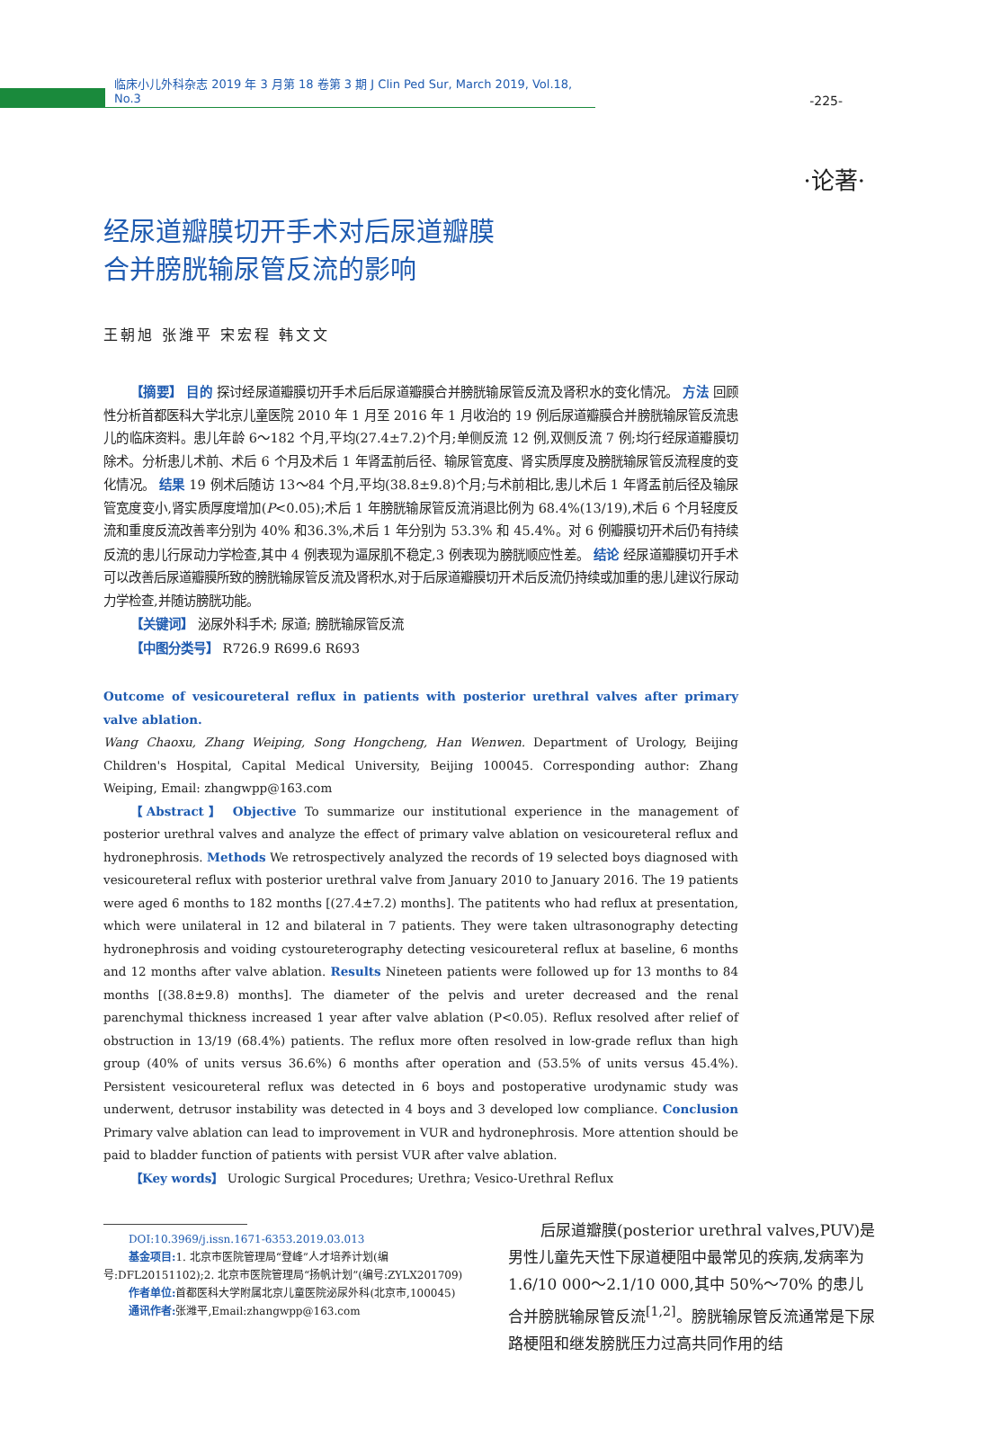临床小儿外科杂志 2019 年 3 月第 18 卷第 3 期 J Clin Ped Sur, March 2019, Vol.18, No.3
-225-
·论著·
经尿道瓣膜切开手术对后尿道瓣膜
合并膀胱输尿管反流的影响
王朝旭 张潍平 宋宏程 韩文文
【摘要】 目的 探讨经尿道瓣膜切开手术后后尿道瓣膜合并膀胱输尿管反流及肾积水的变化情况。 方法 回顾性分析首都医科大学北京儿童医院 2010 年 1 月至 2016 年 1 月收治的 19 例后尿道瓣膜合并膀胱输尿管反流患儿的临床资料。患儿年龄 6～182 个月,平均(27.4±7.2)个月;单侧反流 12 例,双侧反流 7 例;均行经尿道瓣膜切除术。分析患儿术前、术后 6 个月及术后 1 年肾盂前后径、输尿管宽度、肾实质厚度及膀胱输尿管反流程度的变化情况。 结果 19 例术后随访 13～84 个月,平均(38.8±9.8)个月;与术前相比,患儿术后 1 年肾盂前后径及输尿管宽度变小,肾实质厚度增加(P<0.05);术后 1 年膀胱输尿管反流消退比例为 68.4%(13/19),术后 6 个月轻度反流和重度反流改善率分别为 40% 和36.3%,术后 1 年分别为 53.3% 和 45.4%。对 6 例瓣膜切开术后仍有持续反流的患儿行尿动力学检查,其中 4 例表现为逼尿肌不稳定,3 例表现为膀胱顺应性差。 结论 经尿道瓣膜切开手术可以改善后尿道瓣膜所致的膀胱输尿管反流及肾积水,对于后尿道瓣膜切开术后反流仍持续或加重的患儿建议行尿动力学检查,并随访膀胱功能。
【关键词】 泌尿外科手术; 尿道; 膀胱输尿管反流
【中图分类号】 R726.9 R699.6 R693
Outcome of vesicoureteral reflux in patients with posterior urethral valves after primary valve ablation.
Wang Chaoxu, Zhang Weiping, Song Hongcheng, Han Wenwen. Department of Urology, Beijing Children's Hospital, Capital Medical University, Beijing 100045. Corresponding author: Zhang Weiping, Email: zhangwpp@163.com
【Abstract】 Objective To summarize our institutional experience in the management of posterior urethral valves and analyze the effect of primary valve ablation on vesicoureteral reflux and hydronephrosis. Methods We retrospectively analyzed the records of 19 selected boys diagnosed with vesicoureteral reflux with posterior urethral valve from January 2010 to January 2016. The 19 patients were aged 6 months to 182 months [(27.4±7.2) months]. The patitents who had reflux at presentation, which were unilateral in 12 and bilateral in 7 patients. They were taken ultrasonography detecting hydronephrosis and voiding cystoureterography detecting vesicoureteral reflux at baseline, 6 months and 12 months after valve ablation. Results Nineteen patients were followed up for 13 months to 84 months [(38.8±9.8) months]. The diameter of the pelvis and ureter decreased and the renal parenchymal thickness increased 1 year after valve ablation (P<0.05). Reflux resolved after relief of obstruction in 13/19 (68.4%) patients. The reflux more often resolved in low-grade reflux than high group (40% of units versus 36.6%) 6 months after operation and (53.5% of units versus 45.4%). Persistent vesicoureteral reflux was detected in 6 boys and postoperative urodynamic study was underwent, detrusor instability was detected in 4 boys and 3 developed low compliance. Conclusion Primary valve ablation can lead to improvement in VUR and hydronephrosis. More attention should be paid to bladder function of patients with persist VUR after valve ablation.
【Key words】 Urologic Surgical Procedures; Urethra; Vesico-Urethral Reflux
DOI:10.3969/j.issn.1671-6353.2019.03.013
基金项目: 1. 北京市医院管理局“登峰”人才培养计划(编号:DFL20151102);2. 北京市医院管理局“扬帆计划”(编号:ZYLX201709)
作者单位: 首都医科大学附属北京儿童医院泌尿外科(北京市,100045)
通讯作者: 张潍平,Email:zhangwpp@163.com
后尿道瓣膜(posterior urethral valves,PUV)是男性儿童先天性下尿道梗阻中最常见的疾病,发病率为 1.6/10 000～2.1/10 000,其中 50%～70% 的患儿合并膀胱输尿管反流<sup>[1,2]</sup>。膀胱输尿管反流通常是下尿路梗阻和继发膀胱压力过高共同作用的结